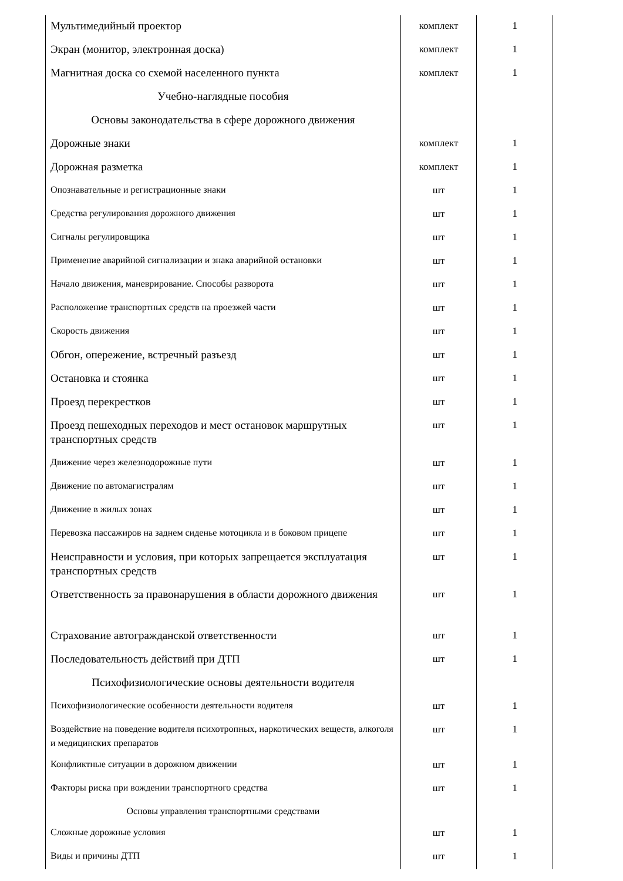| Мультимедийный проектор | комплект | 1 |
| Экран (монитор, электронная доска) | комплект | 1 |
| Магнитная доска со схемой населенного пункта | комплект | 1 |
| Учебно-наглядные пособия | | |
| Основы законодательства в сфере дорожного движения | | |
| Дорожные знаки | комплект | 1 |
| Дорожная разметка | комплект | 1 |
| Опознавательные и регистрационные знаки | шт | 1 |
| Средства регулирования дорожного движения | шт | 1 |
| Сигналы регулировщика | шт | 1 |
| Применение аварийной сигнализации и знака аварийной остановки | шт | 1 |
| Начало движения, маневрирование. Способы разворота | шт | 1 |
| Расположение транспортных средств на проезжей части | шт | 1 |
| Скорость движения | шт | 1 |
| Обгон, опережение, встречный разъезд | шт | 1 |
| Остановка и стоянка | шт | 1 |
| Проезд перекрестков | шт | 1 |
| Проезд пешеходных переходов и мест остановок маршрутных транспортных средств | шт | 1 |
| Движение через железнодорожные пути | шт | 1 |
| Движение по автомагистралям | шт | 1 |
| Движение в жилых зонах | шт | 1 |
| Перевозка пассажиров на заднем сиденье мотоцикла и в боковом прицепе | шт | 1 |
| Неисправности и условия, при которых запрещается эксплуатация транспортных средств | шт | 1 |
| Ответственность за правонарушения в области дорожного движения | шт | 1 |
| Страхование автогражданской ответственности | шт | 1 |
| Последовательность действий при ДТП | шт | 1 |
| Психофизиологические основы деятельности водителя | | |
| Психофизиологические особенности деятельности водителя | шт | 1 |
| Воздействие на поведение водителя психотропных, наркотических веществ, алкоголя и медицинских препаратов | шт | 1 |
| Конфликтные ситуации в дорожном движении | шт | 1 |
| Факторы риска при вождении транспортного средства | шт | 1 |
| Основы управления транспортными средствами | | |
| Сложные дорожные условия | шт | 1 |
| Виды и причины ДТП | шт | 1 |